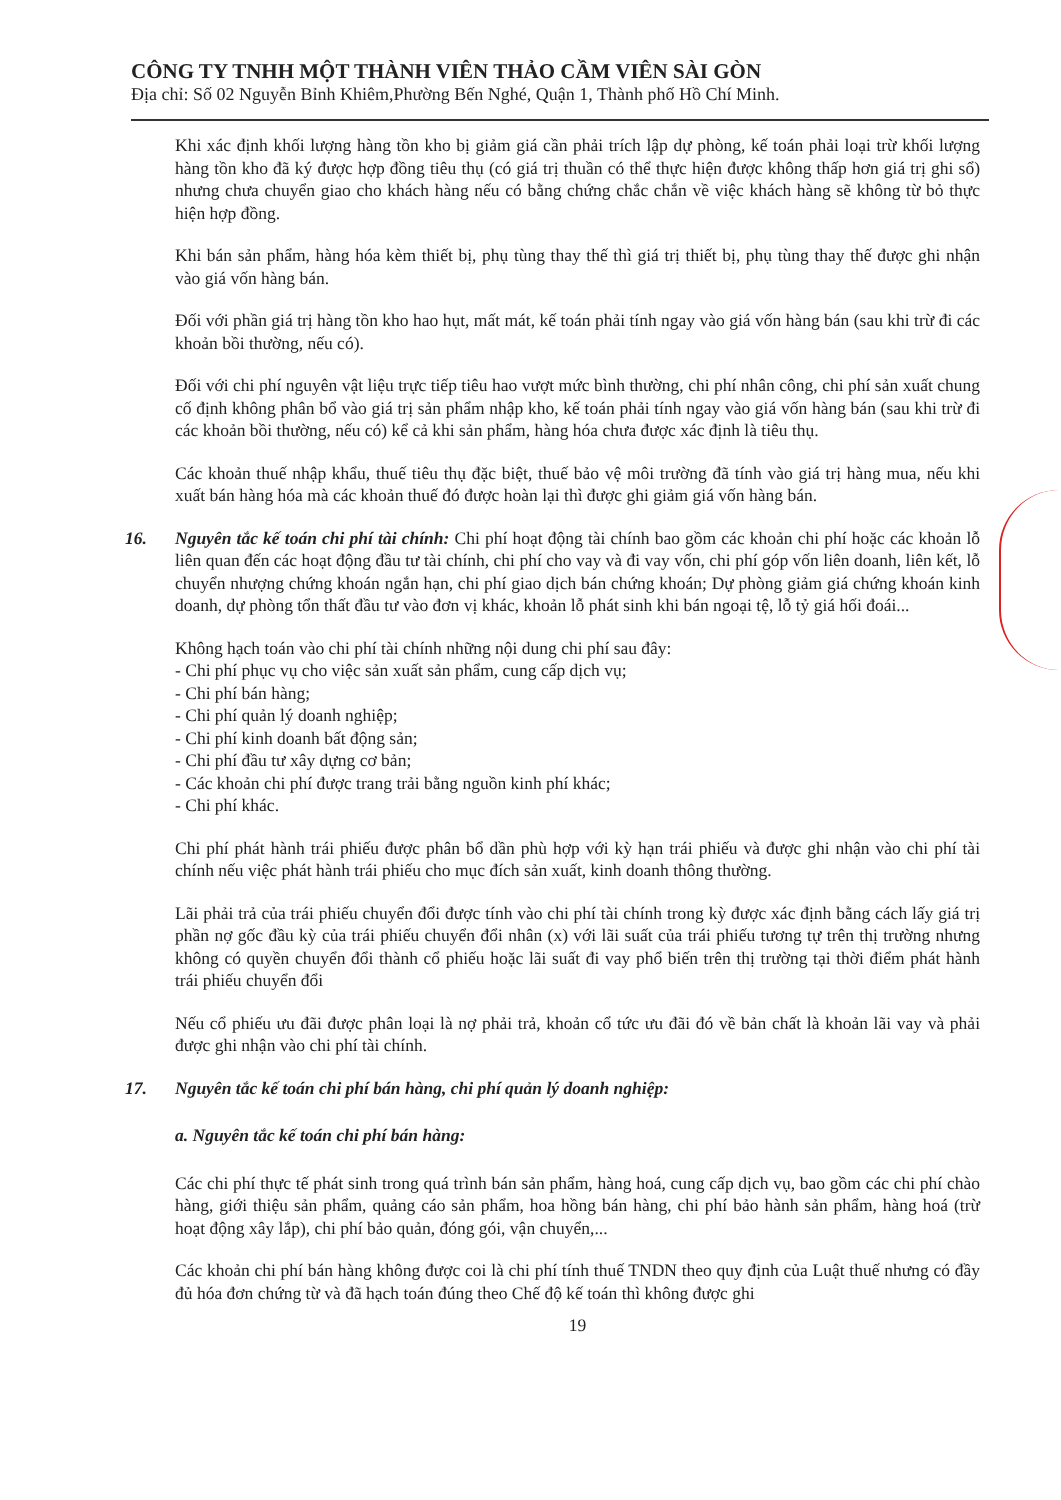CÔNG TY TNHH MỘT THÀNH VIÊN THẢO CẦM VIÊN SÀI GÒN
Địa chỉ: Số 02 Nguyễn Bỉnh Khiêm,Phường Bến Nghé, Quận 1, Thành phố Hồ Chí Minh.
Khi xác định khối lượng hàng tồn kho bị giảm giá cần phải trích lập dự phòng, kế toán phải loại trừ khối lượng hàng tồn kho đã ký được hợp đồng tiêu thụ (có giá trị thuần có thể thực hiện được không thấp hơn giá trị ghi sổ) nhưng chưa chuyển giao cho khách hàng nếu có bằng chứng chắc chắn về việc khách hàng sẽ không từ bỏ thực hiện hợp đồng.
Khi bán sản phẩm, hàng hóa kèm thiết bị, phụ tùng thay thế thì giá trị thiết bị, phụ tùng thay thế được ghi nhận vào giá vốn hàng bán.
Đối với phần giá trị hàng tồn kho hao hụt, mất mát, kế toán phải tính ngay vào giá vốn hàng bán (sau khi trừ đi các khoản bồi thường, nếu có).
Đối với chi phí nguyên vật liệu trực tiếp tiêu hao vượt mức bình thường, chi phí nhân công, chi phí sản xuất chung cố định không phân bổ vào giá trị sản phẩm nhập kho, kế toán phải tính ngay vào giá vốn hàng bán (sau khi trừ đi các khoản bồi thường, nếu có) kể cả khi sản phẩm, hàng hóa chưa được xác định là tiêu thụ.
Các khoản thuế nhập khẩu, thuế tiêu thụ đặc biệt, thuế bảo vệ môi trường đã tính vào giá trị hàng mua, nếu khi xuất bán hàng hóa mà các khoản thuế đó được hoàn lại thì được ghi giảm giá vốn hàng bán.
16. Nguyên tắc kế toán chi phí tài chính: Chi phí hoạt động tài chính bao gồm các khoản chi phí hoặc các khoản lỗ liên quan đến các hoạt động đầu tư tài chính, chi phí cho vay và đi vay vốn, chi phí góp vốn liên doanh, liên kết, lỗ chuyển nhượng chứng khoán ngắn hạn, chi phí giao dịch bán chứng khoán; Dự phòng giảm giá chứng khoán kinh doanh, dự phòng tổn thất đầu tư vào đơn vị khác, khoản lỗ phát sinh khi bán ngoại tệ, lỗ tỷ giá hối đoái...
Không hạch toán vào chi phí tài chính những nội dung chi phí sau đây:
- Chi phí phục vụ cho việc sản xuất sản phẩm, cung cấp dịch vụ;
- Chi phí bán hàng;
- Chi phí quản lý doanh nghiệp;
- Chi phí kinh doanh bất động sản;
- Chi phí đầu tư xây dựng cơ bản;
- Các khoản chi phí được trang trải bằng nguồn kinh phí khác;
- Chi phí khác.
Chi phí phát hành trái phiếu được phân bổ dần phù hợp với kỳ hạn trái phiếu và được ghi nhận vào chi phí tài chính nếu việc phát hành trái phiếu cho mục đích sản xuất, kinh doanh thông thường.
Lãi phải trả của trái phiếu chuyển đổi được tính vào chi phí tài chính trong kỳ được xác định bằng cách lấy giá trị phần nợ gốc đầu kỳ của trái phiếu chuyển đổi nhân (x) với lãi suất của trái phiếu tương tự trên thị trường nhưng không có quyền chuyển đổi thành cổ phiếu hoặc lãi suất đi vay phổ biến trên thị trường tại thời điểm phát hành trái phiếu chuyển đổi
Nếu cổ phiếu ưu đãi được phân loại là nợ phải trả, khoản cổ tức ưu đãi đó về bản chất là khoản lãi vay và phải được ghi nhận vào chi phí tài chính.
17. Nguyên tắc kế toán chi phí bán hàng, chi phí quản lý doanh nghiệp:
a. Nguyên tắc kế toán chi phí bán hàng:
Các chi phí thực tế phát sinh trong quá trình bán sản phẩm, hàng hoá, cung cấp dịch vụ, bao gồm các chi phí chào hàng, giới thiệu sản phẩm, quảng cáo sản phẩm, hoa hồng bán hàng, chi phí bảo hành sản phẩm, hàng hoá (trừ hoạt động xây lắp), chi phí bảo quản, đóng gói, vận chuyển,...
Các khoản chi phí bán hàng không được coi là chi phí tính thuế TNDN theo quy định của Luật thuế nhưng có đầy đủ hóa đơn chứng từ và đã hạch toán đúng theo Chế độ kế toán thì không được ghi
19